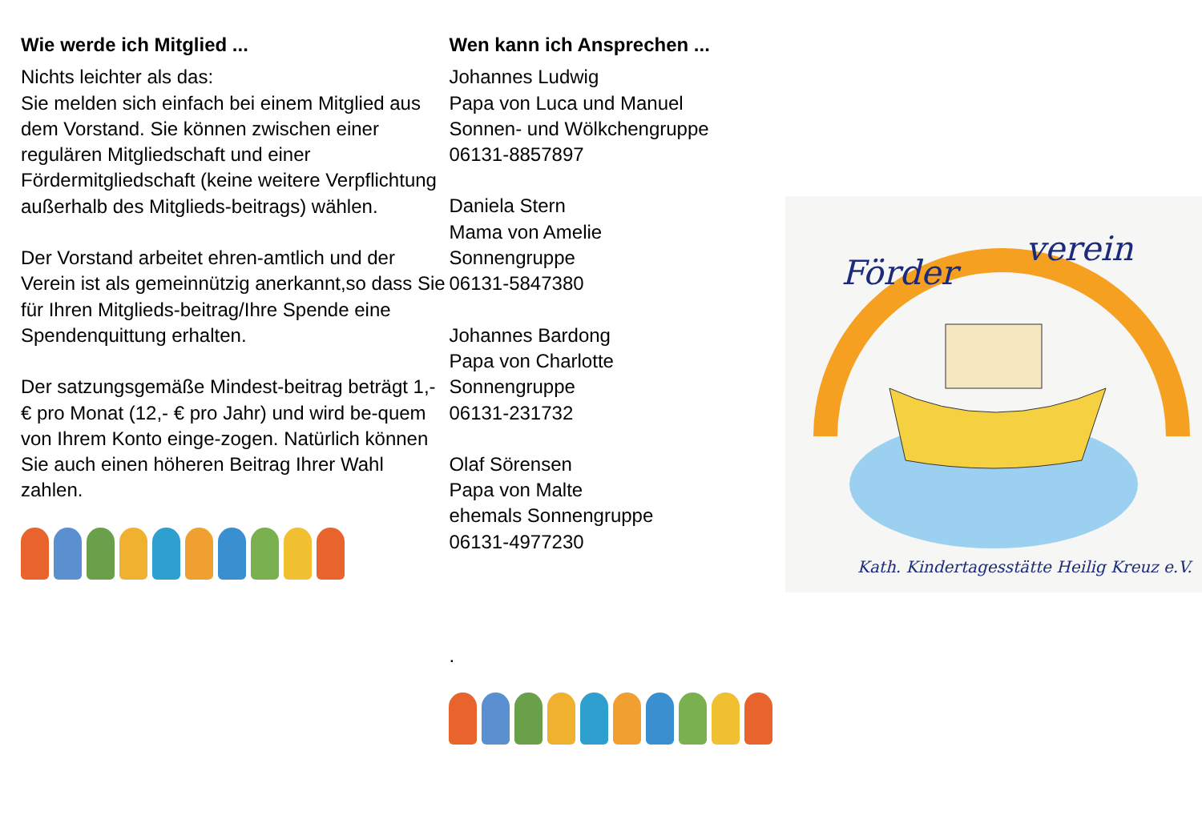Wie werde ich Mitglied ...
Nichts leichter als das:
Sie melden sich einfach bei einem Mitglied aus dem Vorstand. Sie können zwischen einer regulären Mitgliedschaft und einer Fördermitgliedschaft (keine weitere Verpflichtung außerhalb des Mitglieds-beitrags) wählen.
Der Vorstand arbeitet ehren-amtlich und der Verein ist als gemeinnützig anerkannt,so dass Sie für Ihren Mitglieds-beitrag/Ihre Spende eine Spendenquittung erhalten.
Der satzungsgemäße Mindest-beitrag beträgt 1,- € pro Monat (12,- € pro Jahr) und wird be-quem von Ihrem Konto einge-zogen. Natürlich können Sie auch einen höheren Beitrag Ihrer Wahl zahlen.
Wen kann ich Ansprechen ...
Johannes Ludwig
Papa von Luca und Manuel
Sonnen- und Wölkchengruppe
06131-8857897
Daniela Stern
Mama von Amelie
Sonnengruppe
06131-5847380
Johannes Bardong
Papa von Charlotte
Sonnengruppe
06131-231732
Olaf Sörensen
Papa von Malte
ehemals Sonnengruppe
06131-4977230
.
Förder
verein
Kath. Kindertagesstätte Heilig Kreuz e.V.